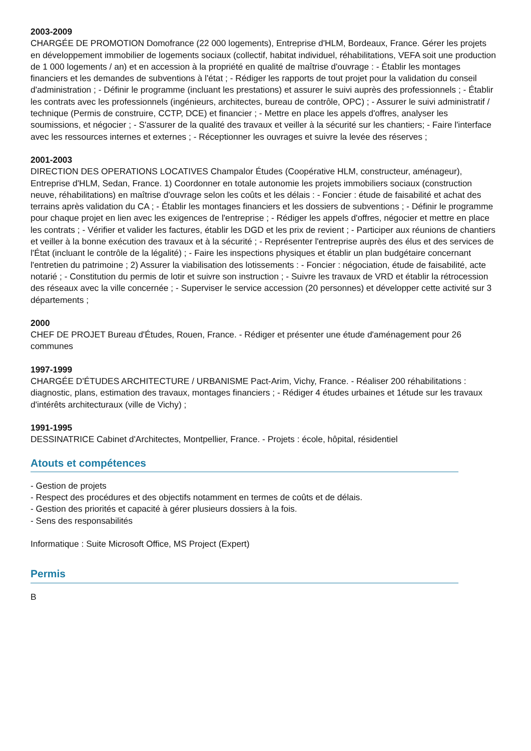2003-2009
CHARGÉE DE PROMOTION Domofrance (22 000 logements), Entreprise d'HLM, Bordeaux, France. Gérer les projets en développement immobilier de logements sociaux (collectif, habitat individuel, réhabilitations, VEFA soit une production de 1 000 logements / an) et en accession à la propriété en qualité de maîtrise d'ouvrage : - Établir les montages financiers et les demandes de subventions à l'état ; - Rédiger les rapports de tout projet pour la validation du conseil d'administration ; - Définir le programme (incluant les prestations) et assurer le suivi auprès des professionnels ; - Établir les contrats avec les professionnels (ingénieurs, architectes, bureau de contrôle, OPC) ; - Assurer le suivi administratif / technique (Permis de construire, CCTP, DCE) et financier ; - Mettre en place les appels d'offres, analyser les soumissions, et négocier ; - S'assurer de la qualité des travaux et veiller à la sécurité sur les chantiers; - Faire l'interface avec les ressources internes et externes ; - Réceptionner les ouvrages et suivre la levée des réserves ;
2001-2003
DIRECTION DES OPERATIONS LOCATIVES Champalor Études (Coopérative HLM, constructeur, aménageur), Entreprise d'HLM, Sedan, France. 1) Coordonner en totale autonomie les projets immobiliers sociaux (construction neuve, réhabilitations) en maîtrise d'ouvrage selon les coûts et les délais : - Foncier : étude de faisabilité et achat des terrains après validation du CA ; - Établir les montages financiers et les dossiers de subventions ; - Définir le programme pour chaque projet en lien avec les exigences de l'entreprise ; - Rédiger les appels d'offres, négocier et mettre en place les contrats ; - Vérifier et valider les factures, établir les DGD et les prix de revient ; - Participer aux réunions de chantiers et veiller à la bonne exécution des travaux et à la sécurité ; - Représenter l'entreprise auprès des élus et des services de l'État (incluant le contrôle de la légalité) ; - Faire les inspections physiques et établir un plan budgétaire concernant l'entretien du patrimoine ; 2) Assurer la viabilisation des lotissements : - Foncier : négociation, étude de faisabilité, acte notarié ; - Constitution du permis de lotir et suivre son instruction ; - Suivre les travaux de VRD et établir la rétrocession des réseaux avec la ville concernée ; - Superviser le service accession (20 personnes) et développer cette activité sur 3 départements ;
2000
CHEF DE PROJET Bureau d'Études, Rouen, France. - Rédiger et présenter une étude d'aménagement pour 26 communes
1997-1999
CHARGÉE D'ÉTUDES ARCHITECTURE / URBANISME Pact-Arim, Vichy, France. - Réaliser 200 réhabilitations : diagnostic, plans, estimation des travaux, montages financiers ; - Rédiger 4 études urbaines et 1étude sur les travaux d'intérêts architecturaux (ville de Vichy) ;
1991-1995
DESSINATRICE Cabinet d'Architectes, Montpellier, France. - Projets : école, hôpital, résidentiel
Atouts et compétences
- Gestion de projets
- Respect des procédures et des objectifs notamment en termes de coûts et de délais.
- Gestion des priorités et capacité à gérer plusieurs dossiers à la fois.
- Sens des responsabilités
Informatique : Suite Microsoft Office, MS Project (Expert)
Permis
B